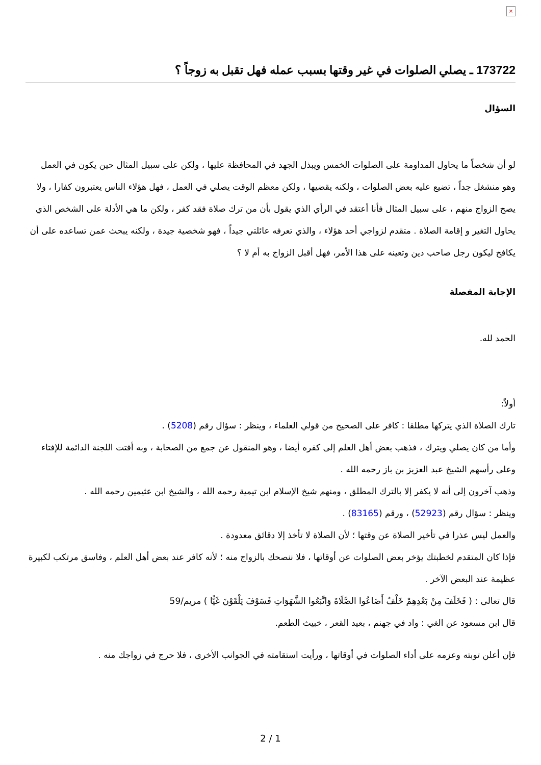×
173722 ـ يصلي الصلوات في غير وقتها بسبب عمله فهل تقبل به زوجاً ؟
السؤال
لو أن شخصاً ما يحاول المداومة على الصلوات الخمس ويبذل الجهد في المحافظة عليها ، ولكن على سبيل المثال حين يكون في العمل وهو منشغل جداً ، تضيع عليه بعض الصلوات ، ولكنه يقضيها ، ولكن معظم الوقت يصلي في العمل ، فهل هؤلاء الناس يعتبرون كفارا ، ولا يصح الزواج منهم ، على سبيل المثال فأنا أعتقد في الرأي الذي يقول بأن من ترك صلاة فقد كفر ، ولكن ما هي الأدلة على الشخص الذي يحاول التغير و إقامة الصلاة . متقدم لزواجي أحد هؤلاء ، والذي تعرفه عائلتي جيداً ، فهو شخصية جيدة ، ولكنه يبحث عمن تساعده على أن يكافح ليكون رجل صاحب دين وتعينه على هذا الأمر، فهل أقبل الزواج به أم لا ؟
الإجابة المفصلة
الحمد لله.
أولاً:
تارك الصلاة الذي يتركها مطلقا : كافر على الصحيح من قولي العلماء ، وينظر : سؤال رقم (5208) .
وأما من كان يصلي ويترك ، فذهب بعض أهل العلم إلى كفره أيضا ، وهو المنقول عن جمع من الصحابة ، وبه أفتت اللجنة الدائمة للإفتاء وعلى رأسهم الشيخ عبد العزيز بن باز رحمه الله .
وذهب آخرون إلى أنه لا يكفر إلا بالترك المطلق ، ومنهم شيخ الإسلام ابن تيمية رحمه الله ، والشيخ ابن عثيمين رحمه الله .
وينظر : سؤال رقم (52923) ، ورقم (83165) .
والعمل ليس عذرا في تأخير الصلاة عن وقتها ؛ لأن الصلاة لا تأخذ إلا دقائق معدودة .
فإذا كان المتقدم لخطبتك يؤخر بعض الصلوات عن أوقاتها ، فلا ننصحك بالزواج منه ؛ لأنه كافر عند بعض أهل العلم ، وفاسق مرتكب لكبيرة عظيمة عند البعض الآخر .
قال تعالى : ( فَخَلَفَ مِنْ بَعْدِهِمْ خَلْفٌ أَضَاعُوا الصَّلَاةَ وَاتَّبَعُوا الشَّهَوَاتِ فَسَوْفَ يَلْقَوْنَ غَيًّا ) مريم/59
قال ابن مسعود عن الغي : واد في جهنم ، بعيد القعر ، خبيث الطعم.
فإن أعلن توبته وعزمه على أداء الصلوات في أوقاتها ، ورأيت استقامته في الجوانب الأخرى ، فلا حرج في زواجك منه .
2 / 1